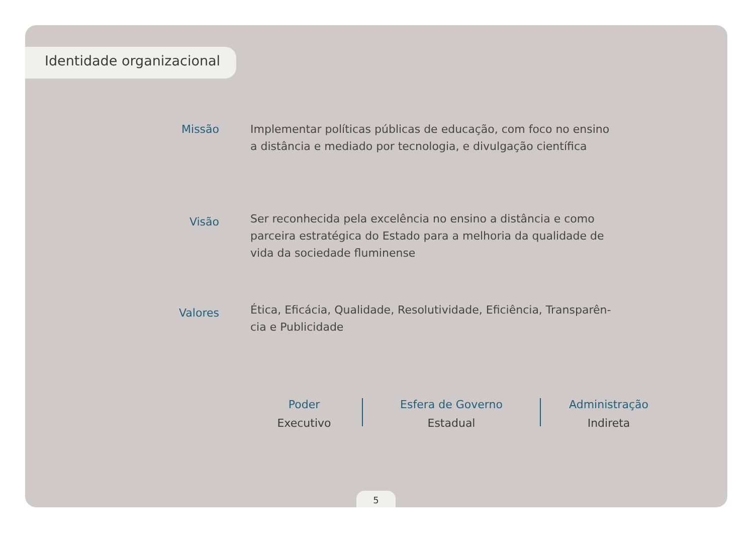Identidade organizacional
Missão
Implementar políticas públicas de educação, com foco no ensino a distância e mediado por tecnologia, e divulgação científica
Visão
Ser reconhecida pela excelência no ensino a distância e como parceira estratégica do Estado para a melhoria da qualidade de vida da sociedade fluminense
Valores
Ética, Eficácia, Qualidade, Resolutividade, Eficiência, Transparên-cia e Publicidade
Poder
Executivo
Esfera de Governo
Estadual
Administração
Indireta
5